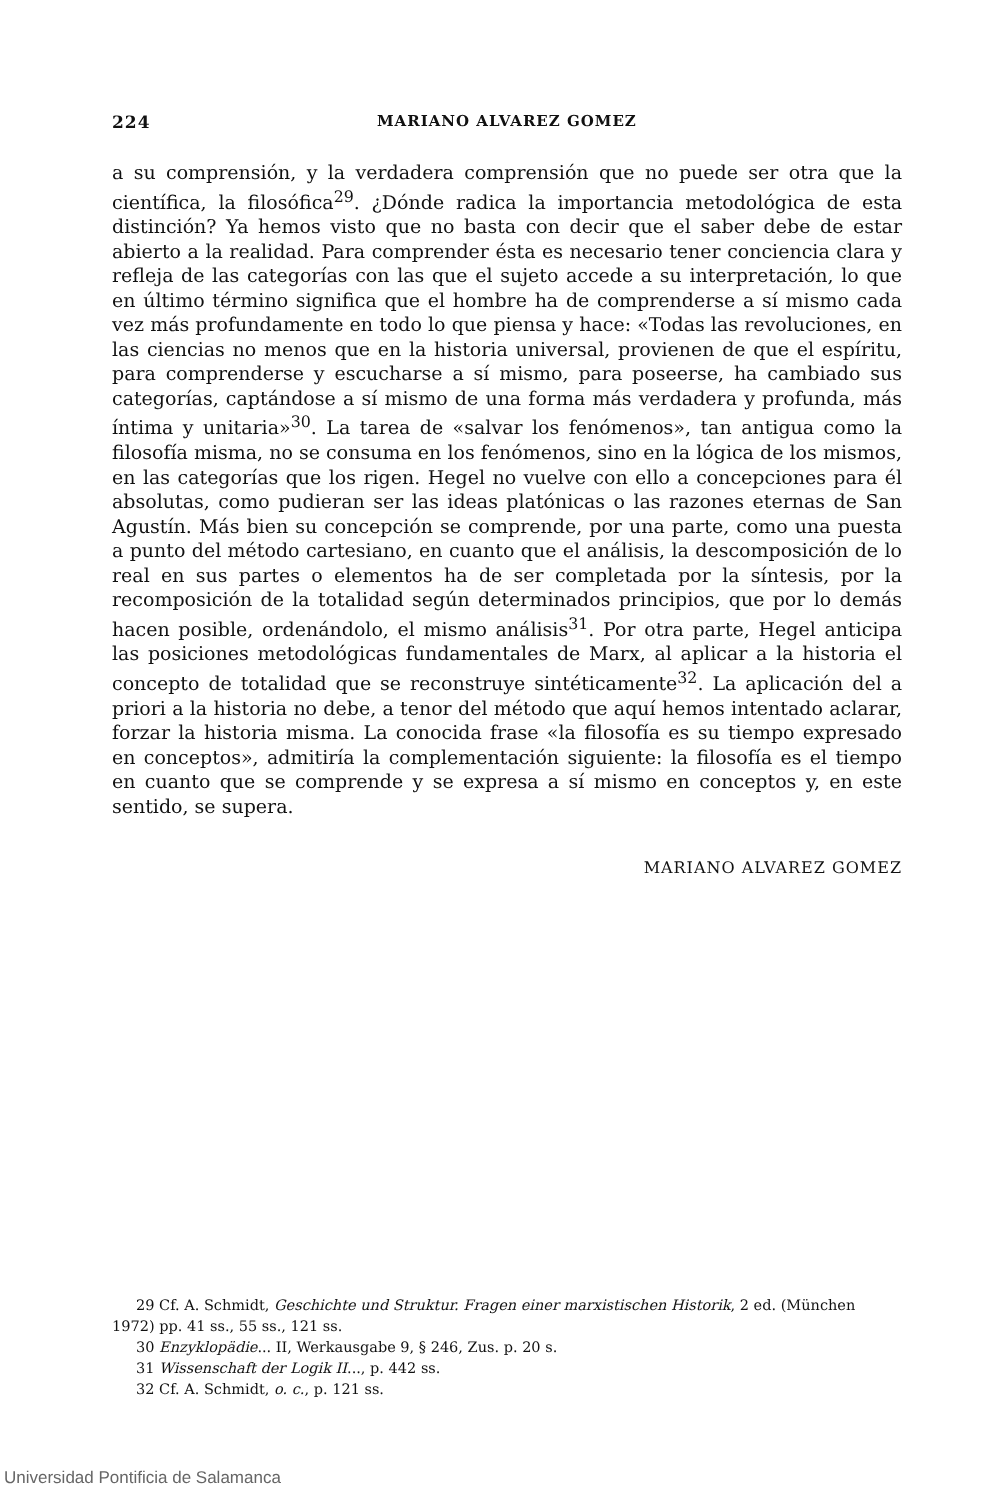224 MARIANO ALVAREZ GOMEZ
a su comprensión, y la verdadera comprensión que no puede ser otra que la científica, la filosófica<sup>29</sup>. ¿Dónde radica la importancia metodológica de esta distinción? Ya hemos visto que no basta con decir que el saber debe de estar abierto a la realidad. Para comprender ésta es necesario tener conciencia clara y refleja de las categorías con las que el sujeto accede a su interpretación, lo que en último término significa que el hombre ha de comprenderse a sí mismo cada vez más profundamente en todo lo que piensa y hace: «Todas las revoluciones, en las ciencias no menos que en la historia universal, provienen de que el espíritu, para comprenderse y escucharse a sí mismo, para poseerse, ha cambiado sus categorías, captándose a sí mismo de una forma más verdadera y profunda, más íntima y unitaria»<sup>30</sup>. La tarea de «salvar los fenómenos», tan antigua como la filosofía misma, no se consuma en los fenómenos, sino en la lógica de los mismos, en las categorías que los rigen. Hegel no vuelve con ello a concepciones para él absolutas, como pudieran ser las ideas platónicas o las razones eternas de San Agustín. Más bien su concepción se comprende, por una parte, como una puesta a punto del método cartesiano, en cuanto que el análisis, la descomposición de lo real en sus partes o elementos ha de ser completada por la síntesis, por la recomposición de la totalidad según determinados principios, que por lo demás hacen posible, ordenándolo, el mismo análisis<sup>31</sup>. Por otra parte, Hegel anticipa las posiciones metodológicas fundamentales de Marx, al aplicar a la historia el concepto de totalidad que se reconstruye sintéticamente<sup>32</sup>. La aplicación del a priori a la historia no debe, a tenor del método que aquí hemos intentado aclarar, forzar la historia misma. La conocida frase «la filosofía es su tiempo expresado en conceptos», admitiría la complementación siguiente: la filosofía es el tiempo en cuanto que se comprende y se expresa a sí mismo en conceptos y, en este sentido, se supera.
MARIANO ALVAREZ GOMEZ
29 Cf. A. Schmidt, Geschichte und Struktur. Fragen einer marxistischen Historik, 2 ed. (München 1972) pp. 41 ss., 55 ss., 121 ss.
30 Enzyklopädie... II, Werkausgabe 9, § 246, Zus. p. 20 s.
31 Wissenschaft der Logik II..., p. 442 ss.
32 Cf. A. Schmidt, o. c., p. 121 ss.
Universidad Pontificia de Salamanca